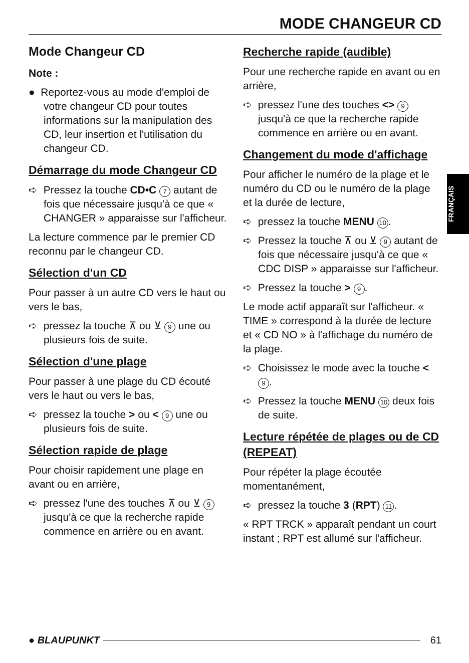MODE CHANGEUR CD
FRANÇAIS
Mode Changeur CD
Note :
● Reportez-vous au mode d'emploi de votre changeur CD pour toutes informations sur la manipulation des CD, leur insertion et l'utilisation du changeur CD.
Démarrage du mode Changeur CD
➪ Pressez la touche CD•C 7 autant de fois que nécessaire jusqu'à ce que « CHANGER » apparaisse sur l'afficheur.
La lecture commence par le premier CD reconnu par le changeur CD.
Sélection d'un CD
Pour passer à un autre CD vers le haut ou vers le bas,
➪ pressez la touche ⊼ ou ⊻ 9 une ou plusieurs fois de suite.
Sélection d'une plage
Pour passer à une plage du CD écouté vers le haut ou vers le bas,
➪ pressez la touche > ou < 9 une ou plusieurs fois de suite.
Sélection rapide de plage
Pour choisir rapidement une plage en avant ou en arrière,
➪ pressez l'une des touches ⊼ ou ⊻ 9 jusqu'à ce que la recherche rapide commence en arrière ou en avant.
Recherche rapide (audible)
Pour une recherche rapide en avant ou en arrière,
➪ pressez l'une des touches <> 9 jusqu'à ce que la recherche rapide commence en arrière ou en avant.
Changement du mode d'affichage
Pour afficher le numéro de la plage et le numéro du CD ou le numéro de la plage et la durée de lecture,
➪ pressez la touche MENU 10.
➪ Pressez la touche ⊼ ou ⊻ 9 autant de fois que nécessaire jusqu'à ce que « CDC DISP » apparaisse sur l'afficheur.
➪ Pressez la touche > 9.
Le mode actif apparaît sur l'afficheur. « TIME » correspond à la durée de lecture et « CD NO » à l'affichage du numéro de la plage.
➪ Choisissez le mode avec la touche < 9.
➪ Pressez la touche MENU 10 deux fois de suite.
Lecture répétée de plages ou de CD (REPEAT)
Pour répéter la plage écoutée momentanément,
➪ pressez la touche 3 (RPT) 11.
« RPT TRCK » apparaît pendant un court instant ; RPT est allumé sur l'afficheur.
● BLAUPUNKT 61